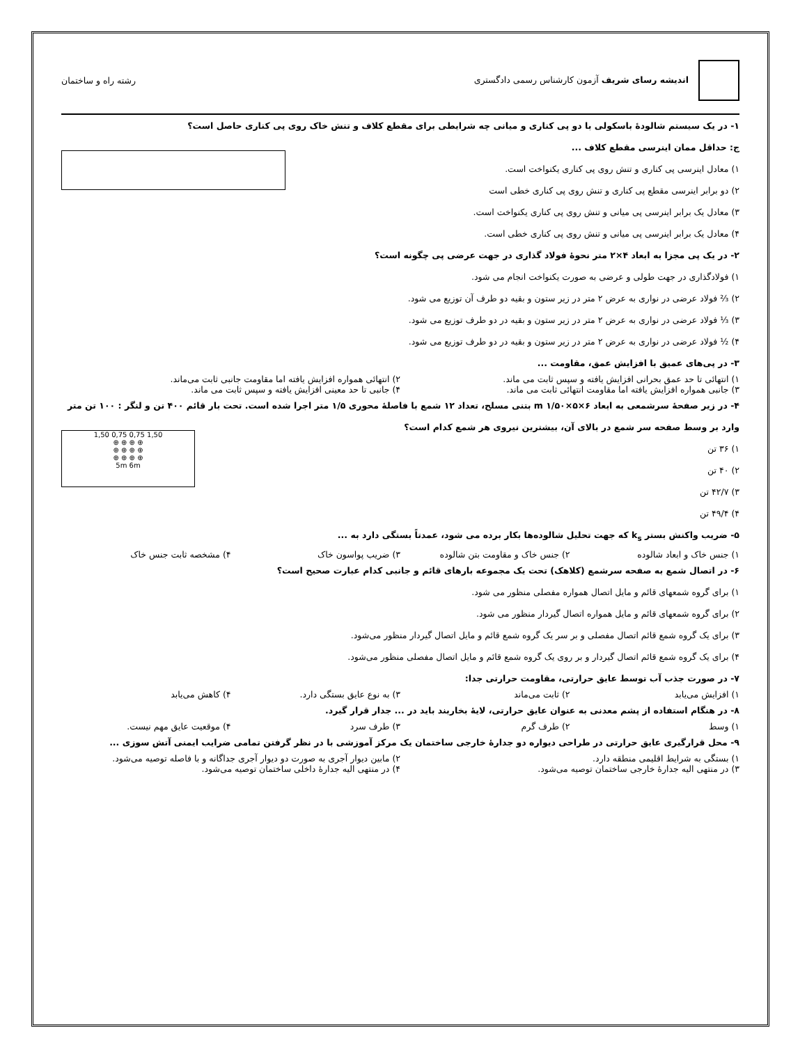اندیشه رسای شریف آزمون کارشناس رسمی دادگستری
رشته راه و ساختمان
۱- در یک سیستم شالودهٔ باسکولی با دو پی کناری و میانی چه شرایطی برای مقطع کلاف و تنش خاک روی پی کناری حاصل است؟
ج: حداقل ممان اینرسی مقطع کلاف ...
۱) معادل اینرسی پی کناری و تنش روی پی کناری یکنواخت است.
۲) دو برابر اینرسی مقطع پی کناری و تنش روی پی کناری خطی است
۳) معادل یک برابر اینرسی پی میانی و تنش روی پی کناری یکنواخت است.
۴) معادل یک برابر اینرسی پی میانی و تنش روی پی کناری خطی است.
۲- در یک پی مجزا به ابعاد ۴×۲ متر نحوهٔ فولاد گذاری در جهت عرضی پی چگونه است؟
۱) فولادگذاری در جهت طولی و عرضی به صورت یکنواخت انجام می شود.
۲) ⅔ فولاد عرضی در نواری به عرض ۲ متر در زیر ستون و بقیه دو طرف آن توزیع می شود.
۳) ⅓ فولاد عرضی در نواری به عرض ۲ متر در زیر ستون و بقیه در دو طرف توزیع می شود.
۴) ½ فولاد عرضی در نواری به عرض ۲ متر در زیر ستون و بقیه در دو طرف توزیع می شود.
۳- در پی‌های عمیق با افزایش عمق، مقاومت ...
۱) انتهائی تا حد عمق بحرانی افزایش یافته و سپس ثابت می ماند. ۲) انتهائی همواره افزایش یافته اما مقاومت جانبی ثابت می‌ماند.
۳) جانبی همواره افزایش یافته اما مقاومت انتهائی ثابت می ماند. ۴) جانبی تا حد معینی افزایش یافته و سپس ثابت می ماند.
۴- در زیر صفحهٔ سرشمعی به ابعاد m ۱/۵۰×۵×۶ بتنی مسلح، تعداد ۱۲ شمع با فاصلهٔ محوری ۱/۵ متر اجرا شده است. تحت بار قائم ۴۰۰ تن و لنگر : ۱۰۰ تن متر
1,50 0,75 0,75 1,50
⊕ ⊕ ⊕ ⊕
⊕ ⊕ ⊕ ⊕
⊕ ⊕ ⊕ ⊕
5m 6m
وارد بر وسط صفحه سر شمع در بالای آن، بیشترین نیروی هر شمع کدام است؟
۱) ۳۶ تن
۲) ۴۰ تن
۳) ۴۲/۷ تن
۴) ۴۹/۴ تن
۵- ضریب واکنش بستر k<sub>s</sub> که جهت تحلیل شالوده‌ها بکار برده می شود، عمدتاً بستگی دارد به ...
۱) جنس خاک و ابعاد شالوده ۲) جنس خاک و مقاومت بتن شالوده ۳) ضریب پواسون خاک ۴) مشخصه ثابت جنس خاک
۶- در اتصال شمع به صفحه سرشمع (کلاهک) تحت یک مجموعه بارهای قائم و جانبی کدام عبارت صحیح است؟
۱) برای گروه شمعهای قائم و مایل اتصال همواره مفصلی منظور می شود.
۲) برای گروه شمعهای قائم و مایل همواره اتصال گیردار منظور می شود.
۳) برای یک گروه شمع قائم اتصال مفصلی و بر سر یک گروه شمع قائم و مایل اتصال گیردار منظور می‌شود.
۴) برای یک گروه شمع قائم اتصال گیردار و بر روی یک گروه شمع قائم و مایل اتصال مفصلی منظور می‌شود.
۷- در صورت جذب آب توسط عایق حرارتی، مقاومت حرارتی جدا:
۱) افزایش می‌یابد ۲) ثابت می‌ماند ۳) به نوع عایق بستگی دارد. ۴) کاهش می‌یابد
۸- در هنگام استفاده از پشم معدنی به عنوان عایق حرارتی، لایهٔ بخاربند باید در ... جدار قرار گیرد.
۱) وسط ۲) طرف گرم ۳) طرف سرد ۴) موقعیت عایق مهم نیست.
۹- محل قرارگیری عایق حرارتی در طراحی دیواره دو جدارهٔ خارجی ساختمان یک مرکز آموزشی با در نظر گرفتن تمامی ضرایب ایمنی آتش سوزی ...
۱) بستگی به شرایط اقلیمی منطقه دارد. ۲) مابین دیوار آجری به صورت دو دیوار آجری جداگانه و با فاصله توصیه می‌شود.
۳) در منتهی الیه جدارهٔ خارجی ساختمان توصیه می‌شود. ۴) در منتهی الیه جدارهٔ داخلی ساختمان توصیه می‌شود.